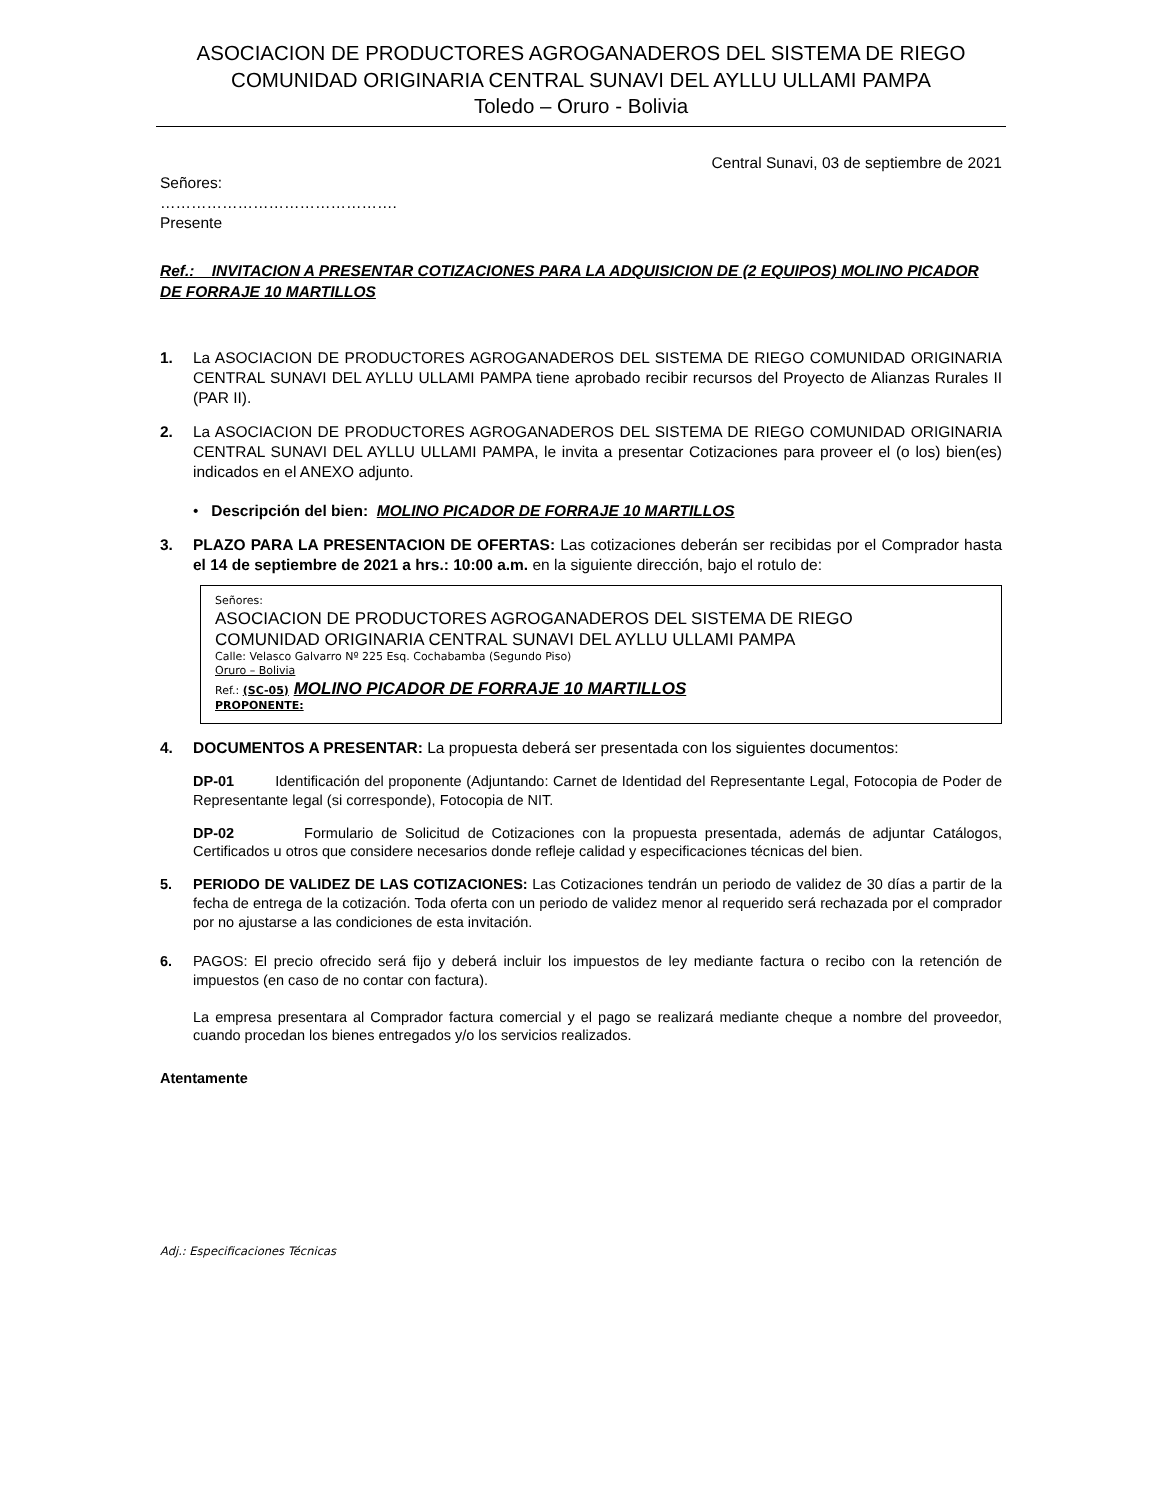ASOCIACION DE PRODUCTORES AGROGANADEROS DEL SISTEMA DE RIEGO
COMUNIDAD ORIGINARIA CENTRAL SUNAVI DEL AYLLU ULLAMI PAMPA
Toledo – Oruro - Bolivia
Central Sunavi, 03 de septiembre de 2021
Señores:
……………………………………….
Presente
Ref.: INVITACION A PRESENTAR COTIZACIONES PARA LA ADQUISICION DE (2 EQUIPOS) MOLINO PICADOR DE FORRAJE 10 MARTILLOS
1. La ASOCIACION DE PRODUCTORES AGROGANADEROS DEL SISTEMA DE RIEGO COMUNIDAD ORIGINARIA CENTRAL SUNAVI DEL AYLLU ULLAMI PAMPA tiene aprobado recibir recursos del Proyecto de Alianzas Rurales II (PAR II).
2. La ASOCIACION DE PRODUCTORES AGROGANADEROS DEL SISTEMA DE RIEGO COMUNIDAD ORIGINARIA CENTRAL SUNAVI DEL AYLLU ULLAMI PAMPA, le invita a presentar Cotizaciones para proveer el (o los) bien(es) indicados en el ANEXO adjunto.
• Descripción del bien: MOLINO PICADOR DE FORRAJE 10 MARTILLOS
3. PLAZO PARA LA PRESENTACION DE OFERTAS: Las cotizaciones deberán ser recibidas por el Comprador hasta el 14 de septiembre de 2021 a hrs.: 10:00 a.m. en la siguiente dirección, bajo el rotulo de:
Señores:
ASOCIACION DE PRODUCTORES AGROGANADEROS DEL SISTEMA DE RIEGO
COMUNIDAD ORIGINARIA CENTRAL SUNAVI DEL AYLLU ULLAMI PAMPA
Calle: Velasco Galvarro Nº 225 Esq. Cochabamba (Segundo Piso)
Oruro – Bolivia
Ref.: (SC-05) MOLINO PICADOR DE FORRAJE 10 MARTILLOS
PROPONENTE:
4. DOCUMENTOS A PRESENTAR: La propuesta deberá ser presentada con los siguientes documentos:
DP-01 Identificación del proponente (Adjuntando: Carnet de Identidad del Representante Legal, Fotocopia de Poder de Representante legal (si corresponde), Fotocopia de NIT.
DP-02 Formulario de Solicitud de Cotizaciones con la propuesta presentada, además de adjuntar Catálogos, Certificados u otros que considere necesarios donde refleje calidad y especificaciones técnicas del bien.
5. PERIODO DE VALIDEZ DE LAS COTIZACIONES: Las Cotizaciones tendrán un periodo de validez de 30 días a partir de la fecha de entrega de la cotización. Toda oferta con un periodo de validez menor al requerido será rechazada por el comprador por no ajustarse a las condiciones de esta invitación.
6. PAGOS: El precio ofrecido será fijo y deberá incluir los impuestos de ley mediante factura o recibo con la retención de impuestos (en caso de no contar con factura).
La empresa presentara al Comprador factura comercial y el pago se realizará mediante cheque a nombre del proveedor, cuando procedan los bienes entregados y/o los servicios realizados.
Atentamente
Adj.: Especificaciones Técnicas